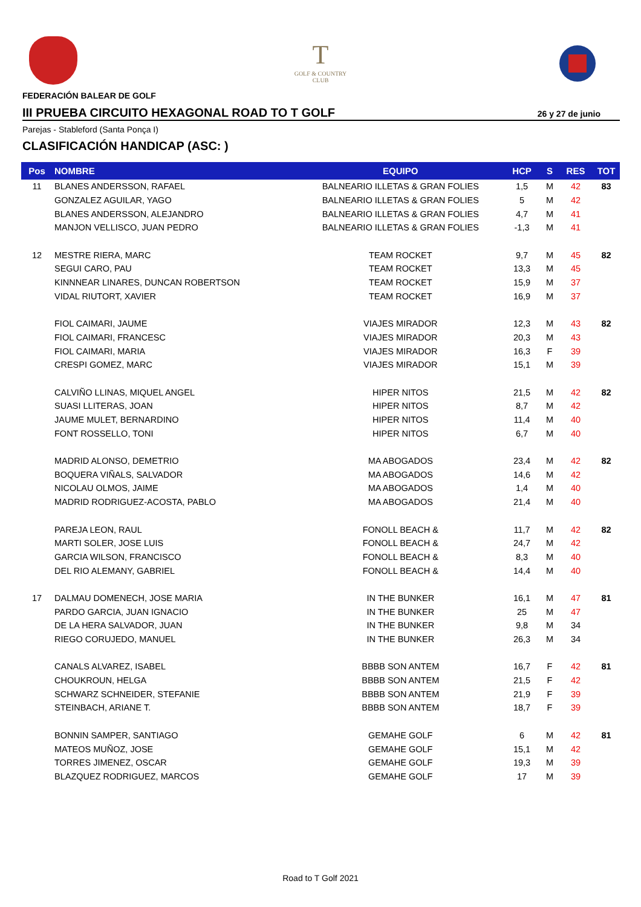T
GOLF & COUNTRY
CLUB
FEDERACIÓN BALEAR DE GOLF
III PRUEBA CIRCUITO HEXAGONAL ROAD TO T GOLF 26 y 27 de junio
Parejas - Stableford (Santa Ponça I)
CLASIFICACIÓN HANDICAP (ASC: )
| Pos | NOMBRE | EQUIPO | HCP | S | RES | TOT |
| --- | --- | --- | --- | --- | --- | --- |
| 11 | BLANES ANDERSSON, RAFAEL | BALNEARIO ILLETAS & GRAN FOLIES | 1,5 | M | 42 | 83 |
| | GONZALEZ AGUILAR, YAGO | BALNEARIO ILLETAS & GRAN FOLIES | 5 | M | 42 | |
| | BLANES ANDERSSON, ALEJANDRO | BALNEARIO ILLETAS & GRAN FOLIES | 4,7 | M | 41 | |
| | MANJON VELLISCO, JUAN PEDRO | BALNEARIO ILLETAS & GRAN FOLIES | -1,3 | M | 41 | |
| 12 | MESTRE RIERA, MARC | TEAM ROCKET | 9,7 | M | 45 | 82 |
| | SEGUI CARO, PAU | TEAM ROCKET | 13,3 | M | 45 | |
| | KINNNEAR LINARES, DUNCAN ROBERTSON | TEAM ROCKET | 15,9 | M | 37 | |
| | VIDAL RIUTORT, XAVIER | TEAM ROCKET | 16,9 | M | 37 | |
| | FIOL CAIMARI, JAUME | VIAJES MIRADOR | 12,3 | M | 43 | 82 |
| | FIOL CAIMARI, FRANCESC | VIAJES MIRADOR | 20,3 | M | 43 | |
| | FIOL CAIMARI, MARIA | VIAJES MIRADOR | 16,3 | F | 39 | |
| | CRESPI GOMEZ, MARC | VIAJES MIRADOR | 15,1 | M | 39 | |
| | CALVIÑO LLINAS, MIQUEL ANGEL | HIPER NITOS | 21,5 | M | 42 | 82 |
| | SUASI LLITERAS, JOAN | HIPER NITOS | 8,7 | M | 42 | |
| | JAUME MULET, BERNARDINO | HIPER NITOS | 11,4 | M | 40 | |
| | FONT ROSSELLO, TONI | HIPER NITOS | 6,7 | M | 40 | |
| | MADRID ALONSO, DEMETRIO | MA ABOGADOS | 23,4 | M | 42 | 82 |
| | BOQUERA VIÑALS, SALVADOR | MA ABOGADOS | 14,6 | M | 42 | |
| | NICOLAU OLMOS, JAIME | MA ABOGADOS | 1,4 | M | 40 | |
| | MADRID RODRIGUEZ-ACOSTA, PABLO | MA ABOGADOS | 21,4 | M | 40 | |
| | PAREJA LEON, RAUL | FONOLL BEACH & | 11,7 | M | 42 | 82 |
| | MARTI SOLER, JOSE LUIS | FONOLL BEACH & | 24,7 | M | 42 | |
| | GARCIA WILSON, FRANCISCO | FONOLL BEACH & | 8,3 | M | 40 | |
| | DEL RIO ALEMANY, GABRIEL | FONOLL BEACH & | 14,4 | M | 40 | |
| 17 | DALMAU DOMENECH, JOSE MARIA | IN THE BUNKER | 16,1 | M | 47 | 81 |
| | PARDO GARCIA, JUAN IGNACIO | IN THE BUNKER | 25 | M | 47 | |
| | DE LA HERA SALVADOR, JUAN | IN THE BUNKER | 9,8 | M | 34 | |
| | RIEGO CORUJEDO, MANUEL | IN THE BUNKER | 26,3 | M | 34 | |
| | CANALS ALVAREZ, ISABEL | BBBB SON ANTEM | 16,7 | F | 42 | 81 |
| | CHOUKROUN, HELGA | BBBB SON ANTEM | 21,5 | F | 42 | |
| | SCHWARZ SCHNEIDER, STEFANIE | BBBB SON ANTEM | 21,9 | F | 39 | |
| | STEINBACH, ARIANE T. | BBBB SON ANTEM | 18,7 | F | 39 | |
| | BONNIN SAMPER, SANTIAGO | GEMAHE GOLF | 6 | M | 42 | 81 |
| | MATEOS MUÑOZ, JOSE | GEMAHE GOLF | 15,1 | M | 42 | |
| | TORRES JIMENEZ, OSCAR | GEMAHE GOLF | 19,3 | M | 39 | |
| | BLAZQUEZ RODRIGUEZ, MARCOS | GEMAHE GOLF | 17 | M | 39 | |
Road to T Golf 2021